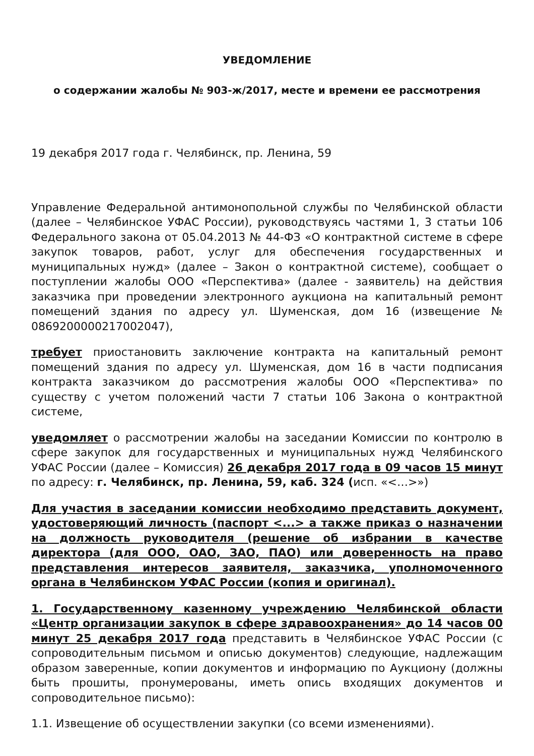УВЕДОМЛЕНИЕ
о содержании жалобы № 903-ж/2017, месте и времени ее рассмотрения
19 декабря 2017 года г. Челябинск, пр. Ленина, 59
Управление Федеральной антимонопольной службы по Челябинской области (далее – Челябинское УФАС России), руководствуясь частями 1, 3 статьи 106 Федерального закона от 05.04.2013 № 44-ФЗ «О контрактной системе в сфере закупок товаров, работ, услуг для обеспечения государственных и муниципальных нужд» (далее – Закон о контрактной системе), сообщает о поступлении жалобы ООО «Перспектива» (далее - заявитель) на действия заказчика при проведении электронного аукциона на капитальный ремонт помещений здания по адресу ул. Шуменская, дом 16 (извещение № 0869200000217002047),
требует приостановить заключение контракта на капитальный ремонт помещений здания по адресу ул. Шуменская, дом 16 в части подписания контракта заказчиком до рассмотрения жалобы ООО «Перспектива» по существу с учетом положений части 7 статьи 106 Закона о контрактной системе,
уведомляет о рассмотрении жалобы на заседании Комиссии по контролю в сфере закупок для государственных и муниципальных нужд Челябинского УФАС России (далее – Комиссия) 26 декабря 2017 года в 09 часов 15 минут по адресу: г. Челябинск, пр. Ленина, 59, каб. 324 (исп. «<…>»)
Для участия в заседании комиссии необходимо представить документ, удостоверяющий личность (паспорт <...> а также приказ о назначении на должность руководителя (решение об избрании в качестве директора (для ООО, ОАО, ЗАО, ПАО) или доверенность на право представления интересов заявителя, заказчика, уполномоченного органа в Челябинском УФАС России (копия и оригинал).
1. Государственному казенному учреждению Челябинской области «Центр организации закупок в сфере здравоохранения» до 14 часов 00 минут 25 декабря 2017 года представить в Челябинское УФАС России (с сопроводительным письмом и описью документов) следующие, надлежащим образом заверенные, копии документов и информацию по Аукциону (должны быть прошиты, пронумерованы, иметь опись входящих документов и сопроводительное письмо):
1.1. Извещение об осуществлении закупки (со всеми изменениями).